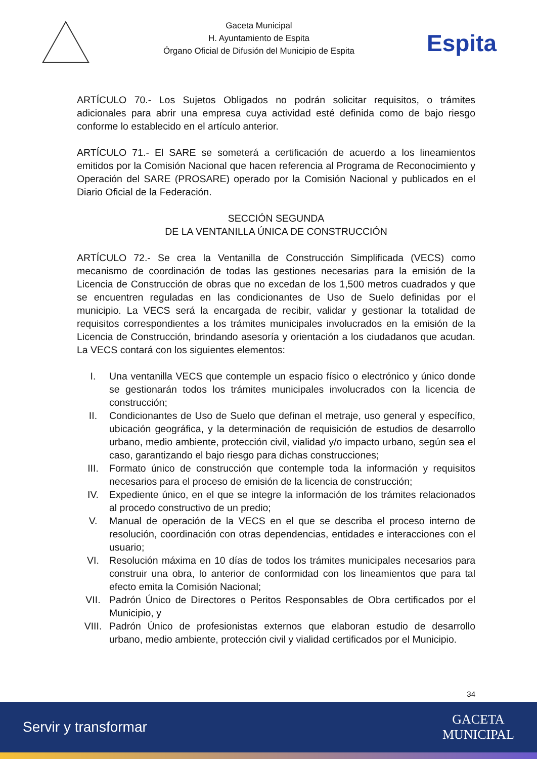Gaceta Municipal
H. Ayuntamiento de Espita
Órgano Oficial de Difusión del Municipio de Espita
Espita
ARTÍCULO 70.- Los Sujetos Obligados no podrán solicitar requisitos, o trámites adicionales para abrir una empresa cuya actividad esté definida como de bajo riesgo conforme lo establecido en el artículo anterior.
ARTÍCULO 71.- El SARE se someterá a certificación de acuerdo a los lineamientos emitidos por la Comisión Nacional que hacen referencia al Programa de Reconocimiento y Operación del SARE (PROSARE) operado por la Comisión Nacional y publicados en el Diario Oficial de la Federación.
SECCIÓN SEGUNDA
DE LA VENTANILLA ÚNICA DE CONSTRUCCIÓN
ARTÍCULO 72.- Se crea la Ventanilla de Construcción Simplificada (VECS) como mecanismo de coordinación de todas las gestiones necesarias para la emisión de la Licencia de Construcción de obras que no excedan de los 1,500 metros cuadrados y que se encuentren reguladas en las condicionantes de Uso de Suelo definidas por el municipio. La VECS será la encargada de recibir, validar y gestionar la totalidad de requisitos correspondientes a los trámites municipales involucrados en la emisión de la Licencia de Construcción, brindando asesoría y orientación a los ciudadanos que acudan. La VECS contará con los siguientes elementos:
I. Una ventanilla VECS que contemple un espacio físico o electrónico y único donde se gestionarán todos los trámites municipales involucrados con la licencia de construcción;
II. Condicionantes de Uso de Suelo que definan el metraje, uso general y específico, ubicación geográfica, y la determinación de requisición de estudios de desarrollo urbano, medio ambiente, protección civil, vialidad y/o impacto urbano, según sea el caso, garantizando el bajo riesgo para dichas construcciones;
III. Formato único de construcción que contemple toda la información y requisitos necesarios para el proceso de emisión de la licencia de construcción;
IV. Expediente único, en el que se integre la información de los trámites relacionados al procedo constructivo de un predio;
V. Manual de operación de la VECS en el que se describa el proceso interno de resolución, coordinación con otras dependencias, entidades e interacciones con el usuario;
VI. Resolución máxima en 10 días de todos los trámites municipales necesarios para construir una obra, lo anterior de conformidad con los lineamientos que para tal efecto emita la Comisión Nacional;
VII. Padrón Único de Directores o Peritos Responsables de Obra certificados por el Municipio, y
VIII. Padrón Único de profesionistas externos que elaboran estudio de desarrollo urbano, medio ambiente, protección civil y vialidad certificados por el Municipio.
34
Servir y transformar
GACETA
MUNICIPAL